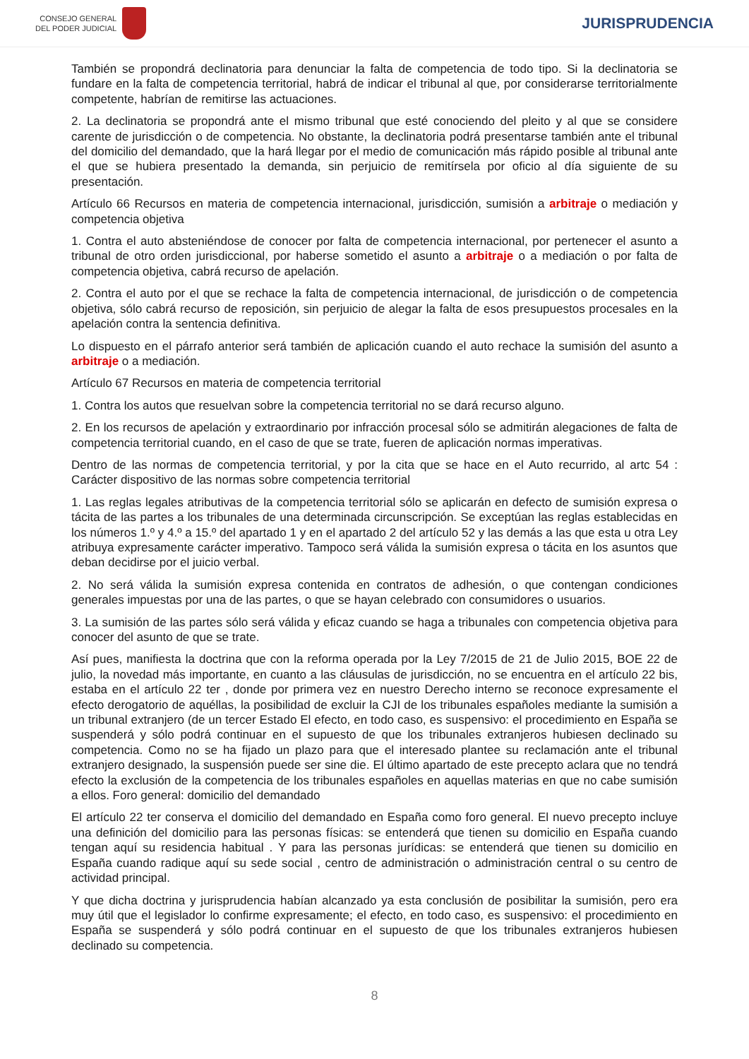CONSEJO GENERAL
DEL PODER JUDICIAL
JURISPRUDENCIA
También se propondrá declinatoria para denunciar la falta de competencia de todo tipo. Si la declinatoria se fundare en la falta de competencia territorial, habrá de indicar el tribunal al que, por considerarse territorialmente competente, habrían de remitirse las actuaciones.
2. La declinatoria se propondrá ante el mismo tribunal que esté conociendo del pleito y al que se considere carente de jurisdicción o de competencia. No obstante, la declinatoria podrá presentarse también ante el tribunal del domicilio del demandado, que la hará llegar por el medio de comunicación más rápido posible al tribunal ante el que se hubiera presentado la demanda, sin perjuicio de remitírsela por oficio al día siguiente de su presentación.
Artículo 66 Recursos en materia de competencia internacional, jurisdicción, sumisión a arbitraje o mediación y competencia objetiva
1. Contra el auto absteniéndose de conocer por falta de competencia internacional, por pertenecer el asunto a tribunal de otro orden jurisdiccional, por haberse sometido el asunto a arbitraje o a mediación o por falta de competencia objetiva, cabrá recurso de apelación.
2. Contra el auto por el que se rechace la falta de competencia internacional, de jurisdicción o de competencia objetiva, sólo cabrá recurso de reposición, sin perjuicio de alegar la falta de esos presupuestos procesales en la apelación contra la sentencia definitiva.
Lo dispuesto en el párrafo anterior será también de aplicación cuando el auto rechace la sumisión del asunto a arbitraje o a mediación.
Artículo 67 Recursos en materia de competencia territorial
1. Contra los autos que resuelvan sobre la competencia territorial no se dará recurso alguno.
2. En los recursos de apelación y extraordinario por infracción procesal sólo se admitirán alegaciones de falta de competencia territorial cuando, en el caso de que se trate, fueren de aplicación normas imperativas.
Dentro de las normas de competencia territorial, y por la cita que se hace en el Auto recurrido, al artc 54 : Carácter dispositivo de las normas sobre competencia territorial
1. Las reglas legales atributivas de la competencia territorial sólo se aplicarán en defecto de sumisión expresa o tácita de las partes a los tribunales de una determinada circunscripción. Se exceptúan las reglas establecidas en los números 1.º y 4.º a 15.º del apartado 1 y en el apartado 2 del artículo 52 y las demás a las que esta u otra Ley atribuya expresamente carácter imperativo. Tampoco será válida la sumisión expresa o tácita en los asuntos que deban decidirse por el juicio verbal.
2. No será válida la sumisión expresa contenida en contratos de adhesión, o que contengan condiciones generales impuestas por una de las partes, o que se hayan celebrado con consumidores o usuarios.
3. La sumisión de las partes sólo será válida y eficaz cuando se haga a tribunales con competencia objetiva para conocer del asunto de que se trate.
Así pues, manifiesta la doctrina que con la reforma operada por la Ley 7/2015 de 21 de Julio 2015, BOE 22 de julio, la novedad más importante, en cuanto a las cláusulas de jurisdicción, no se encuentra en el artículo 22 bis, estaba en el artículo 22 ter , donde por primera vez en nuestro Derecho interno se reconoce expresamente el efecto derogatorio de aquéllas, la posibilidad de excluir la CJI de los tribunales españoles mediante la sumisión a un tribunal extranjero (de un tercer Estado El efecto, en todo caso, es suspensivo: el procedimiento en España se suspenderá y sólo podrá continuar en el supuesto de que los tribunales extranjeros hubiesen declinado su competencia. Como no se ha fijado un plazo para que el interesado plantee su reclamación ante el tribunal extranjero designado, la suspensión puede ser sine die. El último apartado de este precepto aclara que no tendrá efecto la exclusión de la competencia de los tribunales españoles en aquellas materias en que no cabe sumisión a ellos. Foro general: domicilio del demandado
El artículo 22 ter conserva el domicilio del demandado en España como foro general. El nuevo precepto incluye una definición del domicilio para las personas físicas: se entenderá que tienen su domicilio en España cuando tengan aquí su residencia habitual . Y para las personas jurídicas: se entenderá que tienen su domicilio en España cuando radique aquí su sede social , centro de administración o administración central o su centro de actividad principal.
Y que dicha doctrina y jurisprudencia habían alcanzado ya esta conclusión de posibilitar la sumisión, pero era muy útil que el legislador lo confirme expresamente; el efecto, en todo caso, es suspensivo: el procedimiento en España se suspenderá y sólo podrá continuar en el supuesto de que los tribunales extranjeros hubiesen declinado su competencia.
8